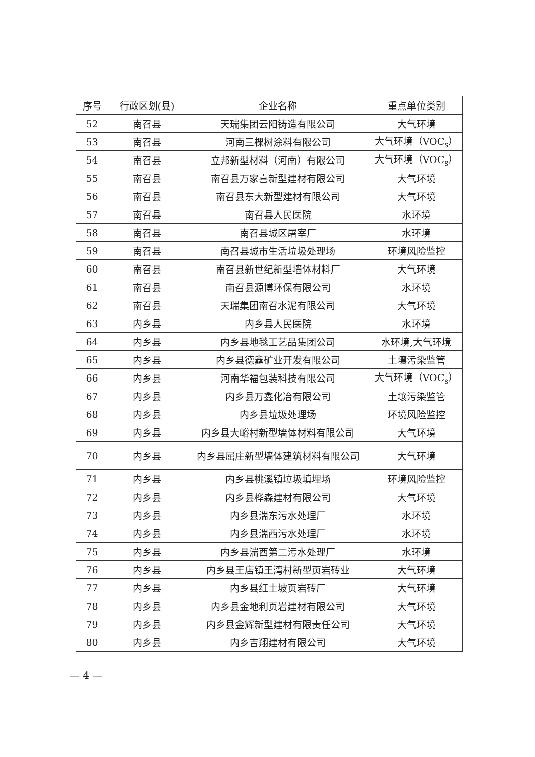| 序号 | 行政区划(县) | 企业名称 | 重点单位类别 |
| --- | --- | --- | --- |
| 52 | 南召县 | 天瑞集团云阳铸造有限公司 | 大气环境 |
| 53 | 南召县 | 河南三棵树涂料有限公司 | 大气环境（VOC<sub>s</sub>） |
| 54 | 南召县 | 立邦新型材料（河南）有限公司 | 大气环境（VOC<sub>s</sub>） |
| 55 | 南召县 | 南召县万家喜新型建材有限公司 | 大气环境 |
| 56 | 南召县 | 南召县东大新型建材有限公司 | 大气环境 |
| 57 | 南召县 | 南召县人民医院 | 水环境 |
| 58 | 南召县 | 南召县城区屠宰厂 | 水环境 |
| 59 | 南召县 | 南召县城市生活垃圾处理场 | 环境风险监控 |
| 60 | 南召县 | 南召县新世纪新型墙体材料厂 | 大气环境 |
| 61 | 南召县 | 南召县源博环保有限公司 | 水环境 |
| 62 | 南召县 | 天瑞集团南召水泥有限公司 | 大气环境 |
| 63 | 内乡县 | 内乡县人民医院 | 水环境 |
| 64 | 内乡县 | 内乡县地毯工艺品集团公司 | 水环境,大气环境 |
| 65 | 内乡县 | 内乡县德鑫矿业开发有限公司 | 土壤污染监管 |
| 66 | 内乡县 | 河南华福包装科技有限公司 | 大气环境（VOC<sub>s</sub>） |
| 67 | 内乡县 | 内乡县万鑫化冶有限公司 | 土壤污染监管 |
| 68 | 内乡县 | 内乡县垃圾处理场 | 环境风险监控 |
| 69 | 内乡县 | 内乡县大峪村新型墙体材料有限公司 | 大气环境 |
| 70 | 内乡县 | 内乡县屈庄新型墙体建筑材料有限公司 | 大气环境 |
| 71 | 内乡县 | 内乡县桃溪镇垃圾填埋场 | 环境风险监控 |
| 72 | 内乡县 | 内乡县桦森建材有限公司 | 大气环境 |
| 73 | 内乡县 | 内乡县湍东污水处理厂 | 水环境 |
| 74 | 内乡县 | 内乡县湍西污水处理厂 | 水环境 |
| 75 | 内乡县 | 内乡县湍西第二污水处理厂 | 水环境 |
| 76 | 内乡县 | 内乡县王店镇王湾村新型页岩砖业 | 大气环境 |
| 77 | 内乡县 | 内乡县红土坡页岩砖厂 | 大气环境 |
| 78 | 内乡县 | 内乡县金地利页岩建材有限公司 | 大气环境 |
| 79 | 内乡县 | 内乡县金辉新型建材有限责任公司 | 大气环境 |
| 80 | 内乡县 | 内乡吉翔建材有限公司 | 大气环境 |
— 4 —